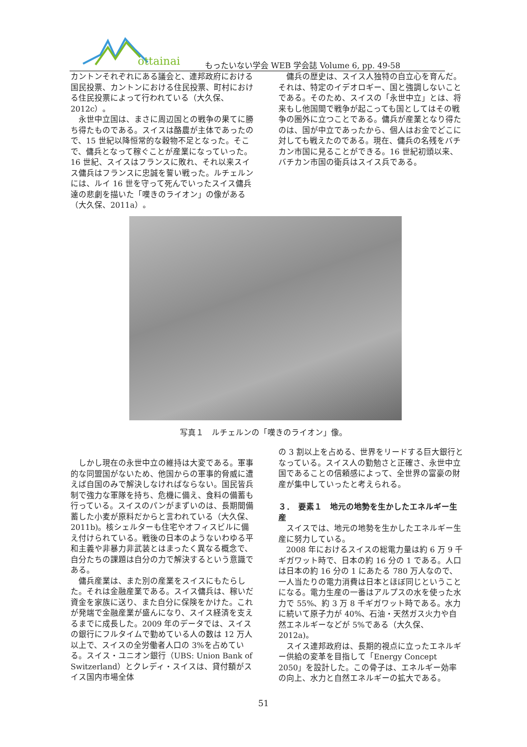ottainai
もったいない学会 WEB 学会誌 Volume 6, pp. 49-58
カントンそれぞれにある議会と、連邦政府における国民投票、カントンにおける住民投票、町村における住民投票によって行われている（大久保、2012c）。
永世中立国は、まさに周辺国との戦争の果てに勝ち得たものである。スイスは酪農が主体であったので、15 世紀以降恒常的な穀物不足となった。そこで、傭兵となって稼ぐことが産業になっていった。16 世紀、スイスはフランスに敗れ、それ以来スイス傭兵はフランスに忠誠を誓い戦った。ルチェルンには、ルイ 16 世を守って死んでいったスイス傭兵達の悲劇を描いた「嘆きのライオン」の像がある（大久保、2011a）。
傭兵の歴史は、スイス人独特の自立心を育んだ。それは、特定のイデオロギー、国と強調しないことである。そのため、スイスの「永世中立」とは、将来もし他国間で戦争が起こっても国としてはその戦争の圏外に立つことである。傭兵が産業となり得たのは、国が中立であったから、個人はお金でどこに対しても戦えたのである。現在、傭兵の名残をバチカン市国に見ることができる。16 世紀初頭以来、バチカン市国の衛兵はスイス兵である。
写真１　ルチェルンの「嘆きのライオン」像。
しかし現在の永世中立の維持は大変である。軍事的な同盟国がないため、他国からの軍事的脅威に遭えば自国のみで解決しなければならない。国民皆兵制で強力な軍隊を持ち、危機に備え、食料の備蓄も行っている。スイスのパンがまずいのは、長期間備蓄した小麦が原料だからと言われている（大久保、2011b)。核シェルターも住宅やオフィスビルに備え付けられている。戦後の日本のようないわゆる平和主義や非暴力非武装とはまったく異なる概念で、自分たちの課題は自分の力で解決するという意識である。
傭兵産業は、また別の産業をスイスにもたらした。それは金融産業である。スイス傭兵は、稼いだ資金を家族に送り、また自分に保険をかけた。これが発端で金融産業が盛んになり、スイス経済を支えるまでに成長した。2009 年のデータでは、スイスの銀行にフルタイムで勤めている人の数は 12 万人以上で、スイスの全労働者人口の 3%を占めている。スイス・ユニオン銀行（UBS: Union Bank of Switzerland）とクレディ・スイスは、貸付額がスイス国内市場全体
の 3 割以上を占める、世界をリードする巨大銀行となっている。スイス人の勤勉さと正確さ、永世中立国であることの信頼感によって、全世界の富豪の財産が集中していったと考えられる。
３．　要素１　地元の地勢を生かしたエネルギー生産
スイスでは、地元の地勢を生かしたエネルギー生産に努力している。
2008 年におけるスイスの総電力量は約 6 万 9 千ギガワット時で、日本の約 16 分の 1 である。人口は日本の約 16 分の 1 にあたる 780 万人なので、一人当たりの電力消費は日本とほぼ同じということになる。電力生産の一番はアルプスの水を使った水力で 55%、約 3 万 8 千ギガワット時である。水力に続いて原子力が 40%、石油・天然ガス火力や自然エネルギーなどが 5%である（大久保、2012a)。
スイス連邦政府は、長期的視点に立ったエネルギー供給の変革を目指して「Energy Concept 2050」を設計した。この骨子は、エネルギー効率の向上、水力と自然エネルギーの拡大である。
51